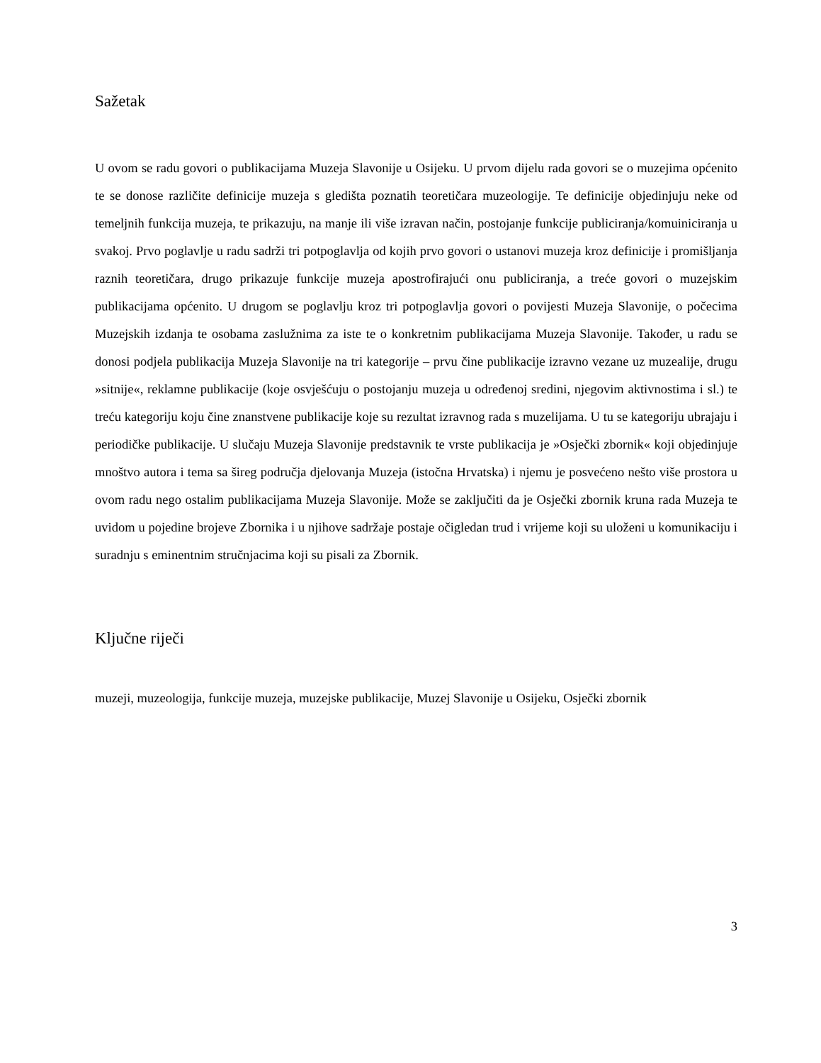Sažetak
U ovom se radu govori o publikacijama Muzeja Slavonije u Osijeku. U prvom dijelu rada govori se o muzejima općenito te se donose različite definicije muzeja s gledišta poznatih teoretičara muzeologije. Te definicije objedinjuju neke od temeljnih funkcija muzeja, te prikazuju, na manje ili više izravan način, postojanje funkcije publiciranja/komuiniciranja u svakoj. Prvo poglavlje u radu sadrži tri potpoglavlja od kojih prvo govori o ustanovi muzeja kroz definicije i promišljanja raznih teoretičara, drugo prikazuje funkcije muzeja apostrofirajući onu publiciranja, a treće govori o muzejskim publikacijama općenito. U drugom se poglavlju kroz tri potpoglavlja govori o povijesti Muzeja Slavonije, o počecima Muzejskih izdanja te osobama zaslužnima za iste te o konkretnim publikacijama Muzeja Slavonije. Također, u radu se donosi podjela publikacija Muzeja Slavonije na tri kategorije – prvu čine publikacije izravno vezane uz muzealije, drugu »sitnije«, reklamne publikacije (koje osvješćuju o postojanju muzeja u određenoj sredini, njegovim aktivnostima i sl.) te treću kategoriju koju čine znanstvene publikacije koje su rezultat izravnog rada s muzelijama. U tu se kategoriju ubrajaju i periodičke publikacije. U slučaju Muzeja Slavonije predstavnik te vrste publikacija je »Osječki zbornik« koji objedinjuje mnoštvo autora i tema sa šireg područja djelovanja Muzeja (istočna Hrvatska) i njemu je posvećeno nešto više prostora u ovom radu nego ostalim publikacijama Muzeja Slavonije. Može se zaključiti da je Osječki zbornik kruna rada Muzeja te uvidom u pojedine brojeve Zbornika i u njihove sadržaje postaje očigledan trud i vrijeme koji su uloženi u komunikaciju i suradnju s eminentnim stručnjacima koji su pisali za Zbornik.
Ključne riječi
muzeji, muzeologija, funkcije muzeja, muzejske publikacije, Muzej Slavonije u Osijeku, Osječki zbornik
3